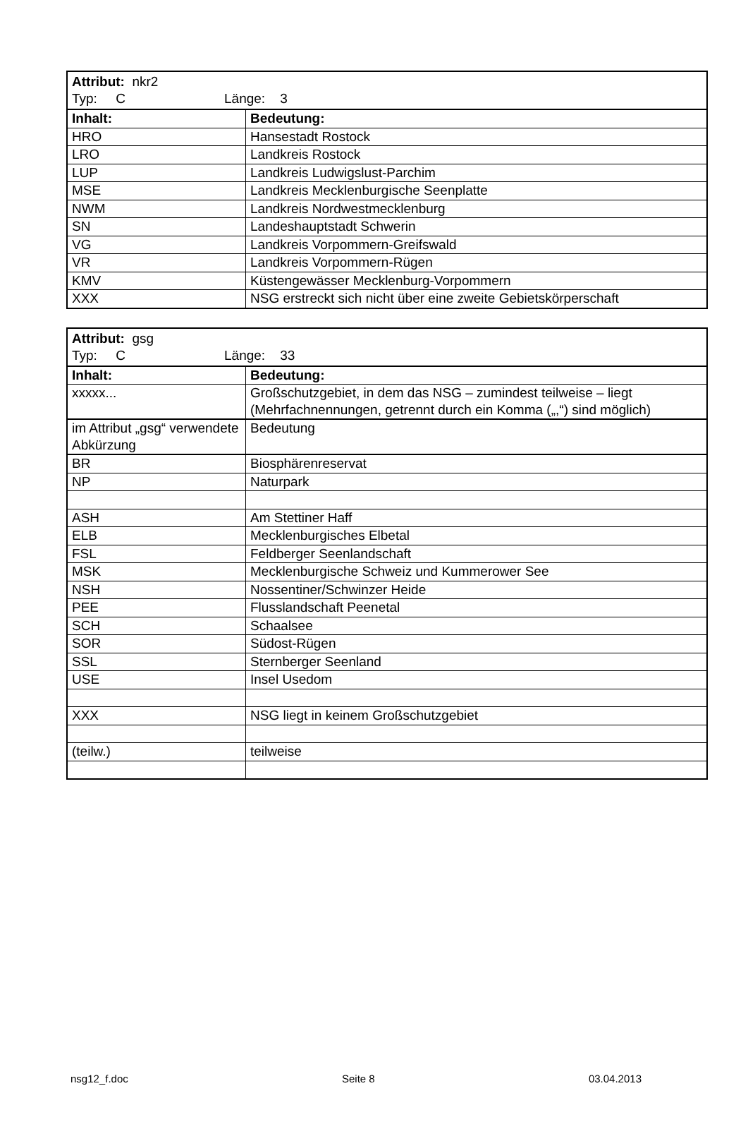| Attribut: nkr2 Typ: C Länge: 3 | |
| Inhalt: | Bedeutung: |
| HRO | Hansestadt Rostock |
| LRO | Landkreis Rostock |
| LUP | Landkreis Ludwigslust-Parchim |
| MSE | Landkreis Mecklenburgische Seenplatte |
| NWM | Landkreis Nordwestmecklenburg |
| SN | Landeshauptstadt Schwerin |
| VG | Landkreis Vorpommern-Greifswald |
| VR | Landkreis Vorpommern-Rügen |
| KMV | Küstengewässer Mecklenburg-Vorpommern |
| XXX | NSG erstreckt sich nicht über eine zweite Gebietskörperschaft |
| Attribut: gsg Typ: C Länge: 33 | |
| Inhalt: | Bedeutung: |
| xxxxx... | Großschutzgebiet, in dem das NSG – zumindest teilweise – liegt (Mehrfachnennungen, getrennt durch ein Komma („,“) sind möglich) |
| im Attribut „gsg“ verwendete Abkürzung | Bedeutung |
| BR | Biosphärenreservat |
| NP | Naturpark |
| ASH | Am Stettiner Haff |
| ELB | Mecklenburgisches Elbetal |
| FSL | Feldberger Seenlandschaft |
| MSK | Mecklenburgische Schweiz und Kummerower See |
| NSH | Nossentiner/Schwinzer Heide |
| PEE | Flusslandschaft Peenetal |
| SCH | Schaalsee |
| SOR | Südost-Rügen |
| SSL | Sternberger Seenland |
| USE | Insel Usedom |
| XXX | NSG liegt in keinem Großschutzgebiet |
| (teilw.) | teilweise |
nsg12_f.doc Seite 8 03.04.2013